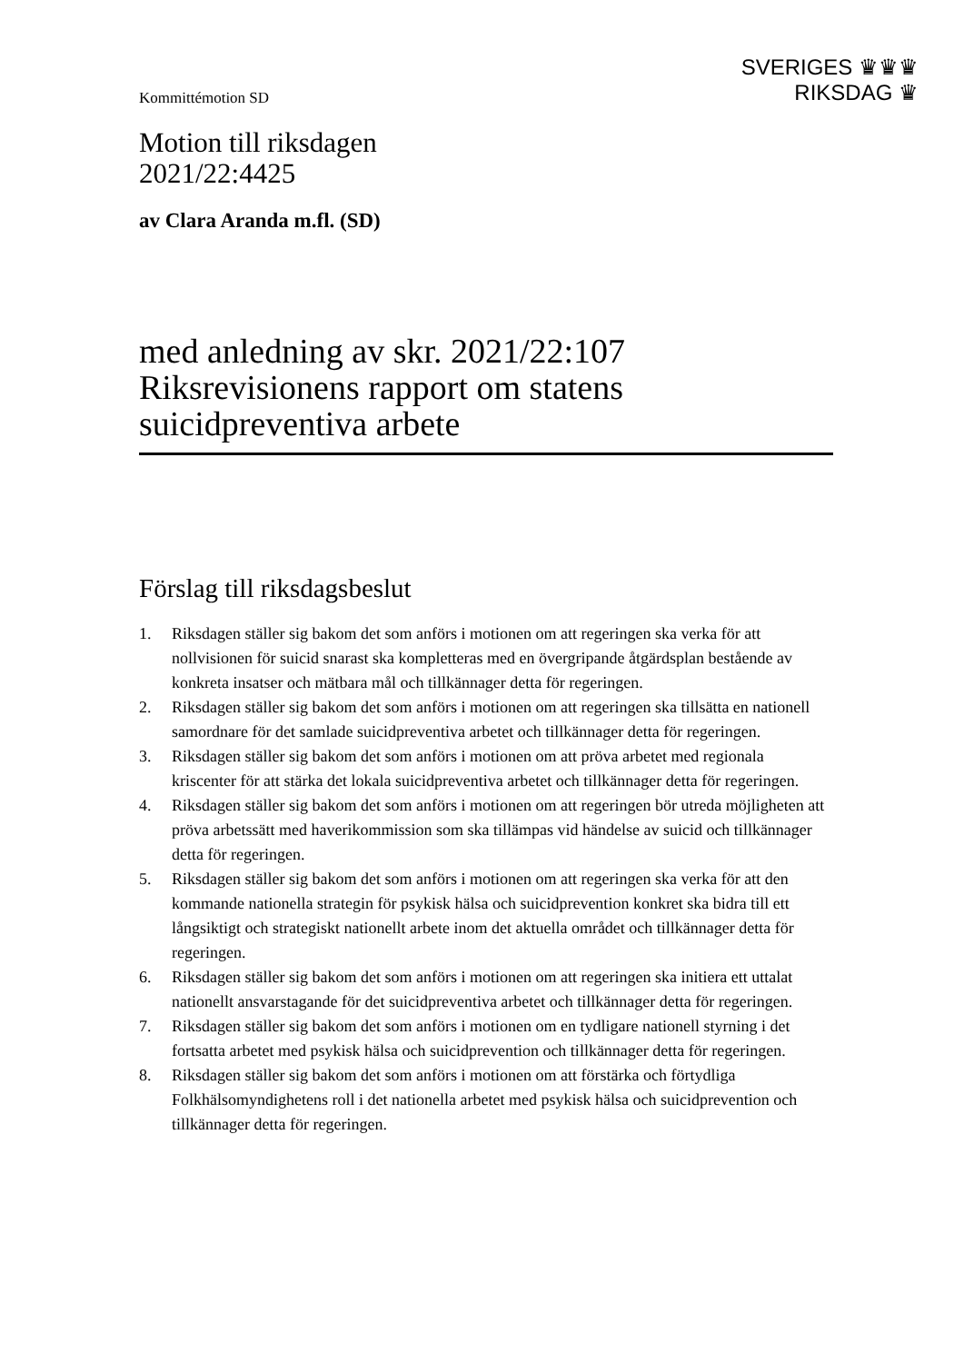Kommittémotion SD
SVERIGES ♛♛♛
RIKSDAG ♛
Motion till riksdagen
2021/22:4425
av Clara Aranda m.fl. (SD)
med anledning av skr. 2021/22:107 Riksrevisionens rapport om statens suicidpreventiva arbete
Förslag till riksdagsbeslut
1. Riksdagen ställer sig bakom det som anförs i motionen om att regeringen ska verka för att nollvisionen för suicid snarast ska kompletteras med en övergripande åtgärdsplan bestående av konkreta insatser och mätbara mål och tillkännager detta för regeringen.
2. Riksdagen ställer sig bakom det som anförs i motionen om att regeringen ska tillsätta en nationell samordnare för det samlade suicidpreventiva arbetet och tillkännager detta för regeringen.
3. Riksdagen ställer sig bakom det som anförs i motionen om att pröva arbetet med regionala kriscenter för att stärka det lokala suicidpreventiva arbetet och tillkännager detta för regeringen.
4. Riksdagen ställer sig bakom det som anförs i motionen om att regeringen bör utreda möjligheten att pröva arbetssätt med haverikommission som ska tillämpas vid händelse av suicid och tillkännager detta för regeringen.
5. Riksdagen ställer sig bakom det som anförs i motionen om att regeringen ska verka för att den kommande nationella strategin för psykisk hälsa och suicidprevention konkret ska bidra till ett långsiktigt och strategiskt nationellt arbete inom det aktuella området och tillkännager detta för regeringen.
6. Riksdagen ställer sig bakom det som anförs i motionen om att regeringen ska initiera ett uttalat nationellt ansvarstagande för det suicidpreventiva arbetet och tillkännager detta för regeringen.
7. Riksdagen ställer sig bakom det som anförs i motionen om en tydligare nationell styrning i det fortsatta arbetet med psykisk hälsa och suicidprevention och tillkännager detta för regeringen.
8. Riksdagen ställer sig bakom det som anförs i motionen om att förstärka och förtydliga Folkhälsomyndighetens roll i det nationella arbetet med psykisk hälsa och suicidprevention och tillkännager detta för regeringen.